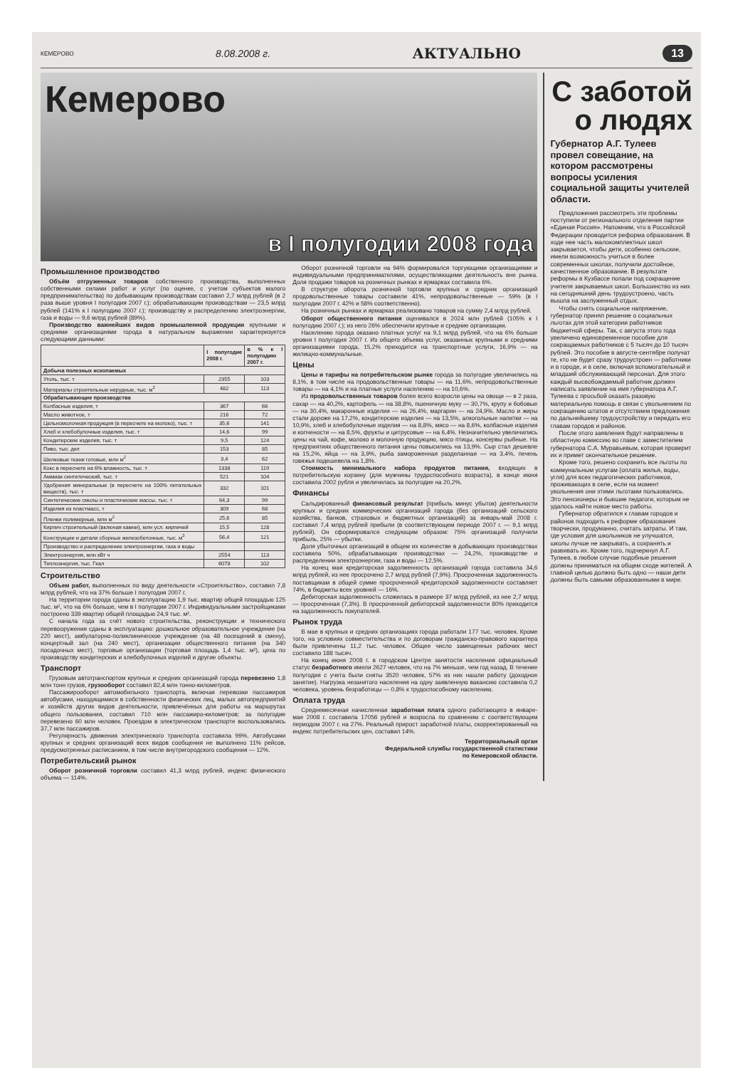КЕМЕРОВО 8.08.2008 г. АКТУАЛЬНО 13
Кемерово
в I полугодии 2008 года
Промышленное производство
Объём отгруженных товаров собственного производства, выполненных собственными силами работ и услуг (по оценке, с учетом субъектов малого предпринимательства) по добывающим производствам составил 2,7 млрд рублей (в 2 раза выше уровня I полугодия 2007 г.); обрабатывающим производствам — 23,5 млрд рублей (141% к I полугодию 2007 г.); производству и распределению электроэнергии, газа и воды — 9,6 млрд рублей (89%).
Производство важнейших видов промышленной продукции крупными и средними организациями города в натуральном выражении характеризуется следующими данными:
| | I полугодие 2008 г. | в % к I полугодию 2007 г. |
| --- | --- | --- |
| Добыча полезных ископаемых | | |
| Уголь, тыс. т | 2355 | 103 |
| Материалы строительные нерудные, тыс. м<sup>3</sup> | 482 | 113 |
| Обрабатывающие производства | | |
| Колбасные изделия, т | 367 | 66 |
| Масло животное, т | 216 | 72 |
| Цельномолочная продукция (в пересчете на молоко), тыс. т | 35,6 | 141 |
| Хлеб и хлебобулочные изделия, тыс. т | 14,6 | 99 |
| Кондитерские изделия, тыс. т | 9,5 | 124 |
| Пиво, тыс. дкл | 153 | 85 |
| Шелковые ткани готовые, млн м<sup>2</sup> | 3,4 | 62 |
| Кокс в пересчете на 6% влажность, тыс. т | 1338 | 119 |
| Аммиак синтетический, тыс. т | 521 | 104 |
| Удобрения минеральные (в пересчете на 100% питательных веществ), тыс. т | 332 | 101 |
| Синтетические смолы и пластические массы, тыс. т | 64,3 | 99 |
| Изделия из пластмасс, т | 309 | 68 |
| Пленки полимерные, млн м<sup>2</sup> | 25,6 | 85 |
| Кирпич строительный (включая камни), млн усл. кирпичей | 15,5 | 128 |
| Конструкции и детали сборные железобетонные, тыс. м<sup>3</sup> | 56,4 | 121 |
| Производство и распределение электроэнергии, газа и воды | | |
| Электроэнергия, млн кВт ч | 2554 | 113 |
| Теплоэнергия, тыс. Гкал | 6078 | 102 |
Строительство
Объем работ, выполненных по виду деятельности «Строительство», составил 7,8 млрд рублей, что на 37% больше I полугодия 2007 г.
На территории города сданы в эксплуатацию 1,9 тыс. квартир общей площадью 125 тыс. м², что на 6% больше, чем в I полугодии 2007 г. Индивидуальными застройщиками построено 339 квартир общей площадью 24,9 тыс. м².
С начала года за счёт нового строительства, реконструкции и технического перевооружения сданы в эксплуатацию: дошкольное образовательное учреждение (на 220 мест), амбулаторно-поликлиническое учреждение (на 48 посещений в смену), концертный зал (на 240 мест), организации общественного питания (на 340 посадочных мест), торговые организации (торговая площадь 1,4 тыс. м²), цеха по производству кондитерских и хлебобулочных изделий и другие объекты.
Транспорт
Грузовым автотранспортом крупных и средних организаций города перевезено 1,8 млн тонн грузов, грузооборот составил 82,4 млн тонно-километров.
Пассажирооборот автомобильного транспорта, включая перевозки пассажиров автобусами, находящимися в собственности физических лиц, малых автопредприятий и хозяйств других видов деятельности, привлечённых для работы на маршрутах общего пользования, составил 710 млн пассажиро-километров; за полугодие перевезено 60 млн человек. Проездом в электрическом транспорте воспользовались 37,7 млн пассажиров.
Регулярность движения электрического транспорта составила 99%. Автобусами крупных и средних организаций всех видов сообщения не выполнено 11% рейсов, предусмотренных расписанием, в том числе внутригородского сообщения — 12%.
Потребительский рынок
Оборот розничной торговли составил 41,3 млрд рублей, индекс физического объема — 114%.
Оборот розничной торговли на 94% формировался торгующими организациями и индивидуальными предпринимателями, осуществляющими деятельность вне рынка. Доля продажи товаров на розничных рынках и ярмарках составила 6%.
В структуре оборота розничной торговли крупных и средних организаций продовольственные товары составили 41%, непродовольственные — 59% (в I полугодии 2007 г. 42% и 58% соответственно).
На розничных рынках и ярмарках реализовано товаров на сумму 2,4 млрд рублей.
Оборот общественного питания оценивался в 2024 млн рублей (105% к I полугодию 2007 г.); из него 26% обеспечили крупные и средние организации.
Населению города оказано платных услуг на 9,1 млрд рублей, что на 6% больше уровня I полугодия 2007 г. Из общего объема услуг, оказанных крупными и средними организациями города, 15,2% приходится на транспортные услуги, 16,9% — на жилищно-коммунальные.
Цены
Цены и тарифы на потребительском рынке города за полугодие увеличились на 8,1%, в том числе на продовольственные товары — на 11,6%, непродовольственные товары — на 4,1% и на платные услуги населению — на 10,6%.
Из продовольственных товаров более всего возросли цены на овощи — в 2 раза, сахар — на 40,2%, картофель — на 38,8%, пшеничную муку — 30,7%, крупу и бобовые — на 30,4%, макаронные изделия — на 26,4%, маргарин — на 24,9%. Масло и жиры стали дороже на 17,2%, кондитерские изделия — на 13,5%, алкогольные напитки — на 10,9%, хлеб и хлебобулочные изделия — на 8,8%, мясо — на 8,6%, колбасные изделия и копчености — на 8,5%, фрукты и цитрусовые — на 6,4%. Незначительно увеличились цены на чай, кофе, молоко и молочную продукцию, мясо птицы, консервы рыбные. На предприятиях общественного питания цены повысились на 13,9%. Сыр стал дешевле на 15,2%, яйца — на 3,9%, рыба замороженная разделанная — на 3,4%, печень говяжья подешевела на 1,8%.
Стоимость минимального набора продуктов питания, входящих в потребительскую корзину (для мужчины трудоспособного возраста), в конце июня составила 2002 рубля и увеличилась за полугодие на 20,2%.
Финансы
Сальдированный финансовый результат (прибыль минус убыток) деятельности крупных и средних коммерческих организаций города (без организаций сельского хозяйства, банков, страховых и бюджетных организаций) за январь-май 2008 г. составил 7,4 млрд рублей прибыли (в соответствующем периоде 2007 г. — 9,1 млрд рублей). Он сформировался следующим образом: 75% организаций получили прибыль, 25% — убытки.
Доля убыточных организаций в общем их количестве в добывающих производствах составила 50%, обрабатывающих производствах — 24,2%, производстве и распределении электроэнергии, газа и воды — 12,5%.
На конец мая кредиторская задолженность организаций города составила 34,6 млрд рублей, из нее просрочено 2,7 млрд рублей (7,9%). Просроченная задолженность поставщикам в общей сумме просроченной кредиторской задолженности составляет 74%, в бюджеты всех уровней — 16%.
Дебиторская задолженность сложилась в размере 37 млрд рублей, из нее 2,7 млрд — просроченная (7,3%). В просроченной дебиторской задолженности 80% приходится на задолженность покупателей.
Рынок труда
В мае в крупных и средних организациях города работали 177 тыс. человек. Кроме того, на условиях совместительства и по договорам гражданско-правового характера были привлечены 11,2 тыс. человек. Общее число замещенных рабочих мест составило 188 тысяч.
На конец июня 2008 г. в городском Центре занятости населения официальный статус безработного имели 2627 человек, что на 7% меньше, чем год назад. В течение полугодия с учета были сняты 3520 человек, 57% из них нашли работу (доходное занятие). Нагрузка незанятого населения на одну заявленную вакансию составила 0,2 человека, уровень безработицы — 0,8% к трудоспособному населению.
Оплата труда
Среднемесячная начисленная заработная плата одного работающего в январе-мае 2008 г. составила 17056 рублей и возросла по сравнению с соответствующим периодом 2007 г. на 27%. Реальный прирост заработной платы, скорректированный на индекс потребительских цен, составил 14%.
Территориальный орган
Федеральной службы государственной статистики
по Кемеровской области.
С заботой о людях
Губернатор А.Г. Тулеев провел совещание, на котором рассмотрены вопросы усиления социальной защиты учителей области.
Предложения рассмотреть эти проблемы поступили от регионального отделения партии «Единая Россия». Напомним, что в Российской Федерации проводится реформа образования. В ходе нее часть малокомплектных школ закрывается, чтобы дети, особенно сельские, имели возможность учиться в более современных школах, получили достойное, качественное образование. В результате реформы в Кузбассе попали под сокращение учителя закрываемых школ. Большинство из них на сегодняшний день трудоустроено, часть вышла на заслуженный отдых.
Чтобы снять социальное напряжение, губернатор принял решение о социальных льготах для этой категории работников бюджетной сферы. Так, с августа этого года увеличено единовременное пособие для сокращаемых работников с 5 тысяч до 10 тысяч рублей. Это пособие в августе-сентябре получат те, кто не будет сразу трудоустроен — работники и в городе, и в селе, включая вспомогательный и младший обслуживающий персонал. Для этого каждый высвобождаемый работник должен написать заявление на имя губернатора А.Г. Тулеева с просьбой оказать разовую материальную помощь в связи с увольнением по сокращению штатов и отсутствием предложения по дальнейшему трудоустройству и передать его главам городов и районов.
После этого заявления будут направлены в областную комиссию во главе с заместителем губернатора С.А. Муравьевым, которая проверит их и примет окончательное решение.
Кроме того, решено сохранить все льготы по коммунальным услугам (оплата жилья, воды, угля) для всех педагогических работников, проживающих в селе, если на момент увольнения они этими льготами пользовались. Это пенсионеры и бывшие педагоги, которым не удалось найти новое место работы.
Губернатор обратился к главам городов и районов подходить к реформе образования творчески, продуманно, считать затраты. И там, где условия для школьников не улучшатся, школы лучше не закрывать, а сохранять и развивать их. Кроме того, подчеркнул А.Г. Тулеев, в любом случае подобные решения должны приниматься на общем сходе жителей. А главной целью должно быть одно — наши дети должны быть самыми образованными в мире.